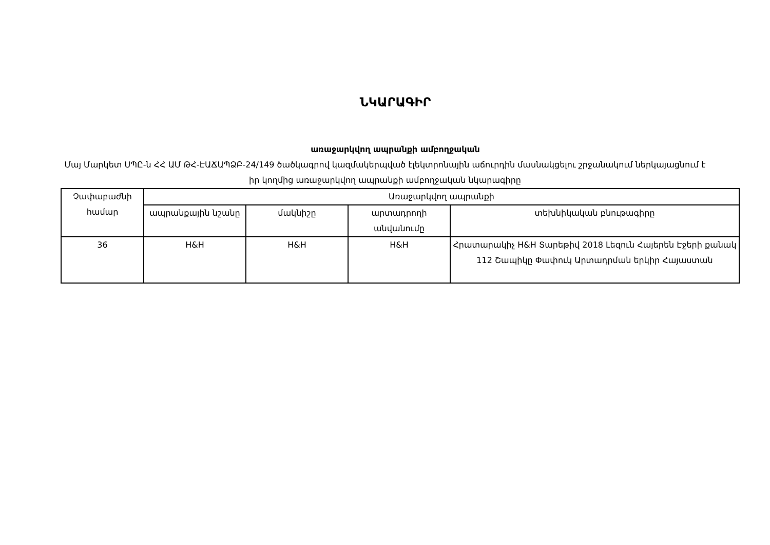ՆԿԱՐԱԳԻՐ
առաջարկվող ապրանքի ամբողջական
Մայ Մարկետ ՍՊԸ-ն ՀՀ ԱՄ ԹՀ-ԷԱՃԱՊՁԲ-24/149 ծածկագրով կազմակերպված էլեկտրոնային աճուրդին մասնակցելու շրջանակում ներկայացնում է իր կողմից առաջարկվող ապրանքի ամբողջական նկարագիրը
| Չափաբաժնի համար | Առաջարկվող ապրանքի | | | |
| --- | --- | --- | --- | --- |
| | ապրանքային նշանը | մակնիշը | արտադրողի անվանումը | տեխնիկական բնութագիրը |
| 36 | H&H | H&H | H&H | Հրատարակիչ H&H Տարեթիվ 2018 Լեզուն Հայերեն Էջերի քանակ 112 Շապիկը Փափուկ Արտադրման երկիր Հայաստան |